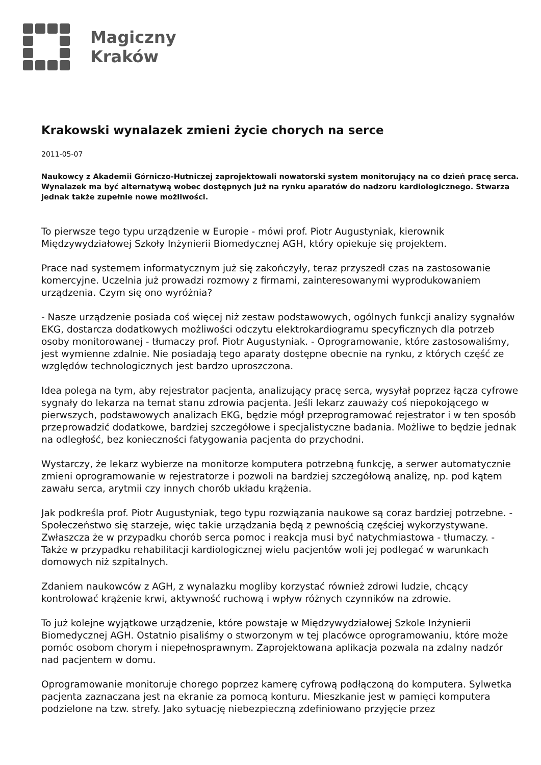Magiczny
Kraków
Krakowski wynalazek zmieni życie chorych na serce
2011-05-07
Naukowcy z Akademii Górniczo-Hutniczej zaprojektowali nowatorski system monitorujący na co dzień pracę serca. Wynalazek ma być alternatywą wobec dostępnych już na rynku aparatów do nadzoru kardiologicznego. Stwarza jednak także zupełnie nowe możliwości.
To pierwsze tego typu urządzenie w Europie - mówi prof. Piotr Augustyniak, kierownik Międzywydziałowej Szkoły Inżynierii Biomedycznej AGH, który opiekuje się projektem.
Prace nad systemem informatycznym już się zakończyły, teraz przyszedł czas na zastosowanie komercyjne. Uczelnia już prowadzi rozmowy z firmami, zainteresowanymi wyprodukowaniem urządzenia. Czym się ono wyróżnia?
- Nasze urządzenie posiada coś więcej niż zestaw podstawowych, ogólnych funkcji analizy sygnałów EKG, dostarcza dodatkowych możliwości odczytu elektrokardiogramu specyficznych dla potrzeb osoby monitorowanej - tłumaczy prof. Piotr Augustyniak. - Oprogramowanie, które zastosowaliśmy, jest wymienne zdalnie. Nie posiadają tego aparaty dostępne obecnie na rynku, z których część ze względów technologicznych jest bardzo uproszczona.
Idea polega na tym, aby rejestrator pacjenta, analizujący pracę serca, wysyłał poprzez łącza cyfrowe sygnały do lekarza na temat stanu zdrowia pacjenta. Jeśli lekarz zauważy coś niepokojącego w pierwszych, podstawowych analizach EKG, będzie mógł przeprogramować rejestrator i w ten sposób przeprowadzić dodatkowe, bardziej szczegółowe i specjalistyczne badania. Możliwe to będzie jednak na odległość, bez konieczności fatygowania pacjenta do przychodni.
Wystarczy, że lekarz wybierze na monitorze komputera potrzebną funkcję, a serwer automatycznie zmieni oprogramowanie w rejestratorze i pozwoli na bardziej szczegółową analizę, np. pod kątem zawału serca, arytmii czy innych chorób układu krążenia.
Jak podkreśla prof. Piotr Augustyniak, tego typu rozwiązania naukowe są coraz bardziej potrzebne. - Społeczeństwo się starzeje, więc takie urządzania będą z pewnością częściej wykorzystywane. Zwłaszcza że w przypadku chorób serca pomoc i reakcja musi być natychmiastowa - tłumaczy. - Także w przypadku rehabilitacji kardiologicznej wielu pacjentów woli jej podlegać w warunkach domowych niż szpitalnych.
Zdaniem naukowców z AGH, z wynalazku mogliby korzystać również zdrowi ludzie, chcący kontrolować krążenie krwi, aktywność ruchową i wpływ różnych czynników na zdrowie.
To już kolejne wyjątkowe urządzenie, które powstaje w Międzywydziałowej Szkole Inżynierii Biomedycznej AGH. Ostatnio pisaliśmy o stworzonym w tej placówce oprogramowaniu, które może pomóc osobom chorym i niepełnosprawnym. Zaprojektowana aplikacja pozwala na zdalny nadzór nad pacjentem w domu.
Oprogramowanie monitoruje chorego poprzez kamerę cyfrową podłączoną do komputera. Sylwetka pacjenta zaznaczana jest na ekranie za pomocą konturu. Mieszkanie jest w pamięci komputera podzielone na tzw. strefy. Jako sytuację niebezpieczną zdefiniowano przyjęcie przez